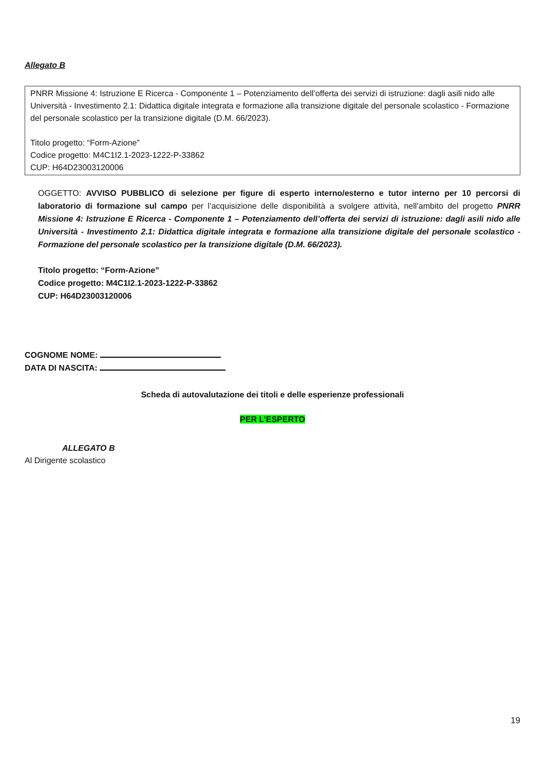Allegato B
PNRR Missione 4: Istruzione E Ricerca - Componente 1 – Potenziamento dell’offerta dei servizi di istruzione: dagli asili nido alle Università - Investimento 2.1: Didattica digitale integrata e formazione alla transizione digitale del personale scolastico - Formazione del personale scolastico per la transizione digitale (D.M. 66/2023).
Titolo progetto: “Form-Azione”
Codice progetto: M4C1I2.1-2023-1222-P-33862
CUP: H64D23003120006
OGGETTO: AVVISO PUBBLICO di selezione per figure di esperto interno/esterno e tutor interno per 10 percorsi di laboratorio di formazione sul campo per l’acquisizione delle disponibilità a svolgere attività, nell’ambito del progetto PNRR Missione 4: Istruzione E Ricerca - Componente 1 – Potenziamento dell’offerta dei servizi di istruzione: dagli asili nido alle Università - Investimento 2.1: Didattica digitale integrata e formazione alla transizione digitale del personale scolastico - Formazione del personale scolastico per la transizione digitale (D.M. 66/2023).
Titolo progetto: “Form-Azione”
Codice progetto: M4C1I2.1-2023-1222-P-33862
CUP: H64D23003120006
COGNOME NOME:
DATA DI NASCITA:
Scheda di autovalutazione dei titoli e delle esperienze professionali
PER L’ESPERTO
ALLEGATO B
Al Dirigente scolastico
19